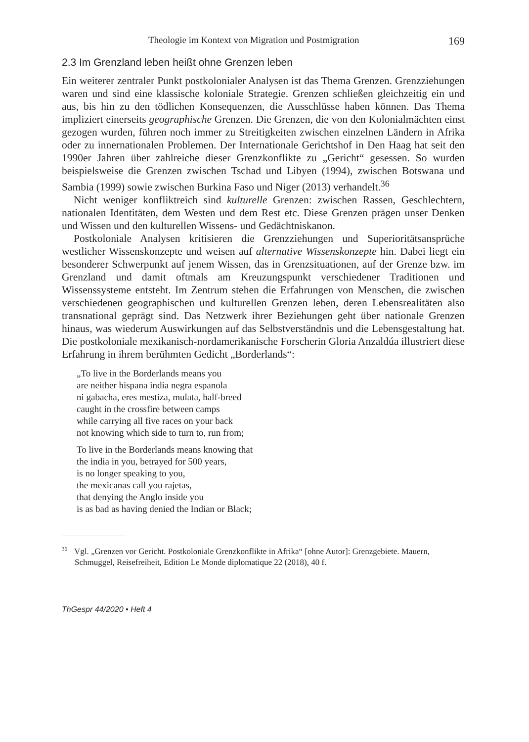Theologie im Kontext von Migration und Postmigration 169
2.3 Im Grenzland leben heißt ohne Grenzen leben
Ein weiterer zentraler Punkt postkolonialer Analysen ist das Thema Grenzen. Grenzziehungen waren und sind eine klassische koloniale Strategie. Grenzen schließen gleichzeitig ein und aus, bis hin zu den tödlichen Konsequenzen, die Ausschlüsse haben können. Das Thema impliziert einerseits geographische Grenzen. Die Grenzen, die von den Kolonialmächten einst gezogen wurden, führen noch immer zu Streitigkeiten zwischen einzelnen Ländern in Afrika oder zu innernationalen Problemen. Der Internationale Gerichtshof in Den Haag hat seit den 1990er Jahren über zahlreiche dieser Grenzkonflikte zu „Gericht“ gesessen. So wurden beispielsweise die Grenzen zwischen Tschad und Libyen (1994), zwischen Botswana und Sambia (1999) sowie zwischen Burkina Faso und Niger (2013) verhandelt.<sup>36</sup>
Nicht weniger konfliktreich sind kulturelle Grenzen: zwischen Rassen, Geschlechtern, nationalen Identitäten, dem Westen und dem Rest etc. Diese Grenzen prägen unser Denken und Wissen und den kulturellen Wissens- und Gedächtniskanon.
Postkoloniale Analysen kritisieren die Grenzziehungen und Superioritätsansprüche westlicher Wissenskonzepte und weisen auf alternative Wissenskonzepte hin. Dabei liegt ein besonderer Schwerpunkt auf jenem Wissen, das in Grenzsituationen, auf der Grenze bzw. im Grenzland und damit oftmals am Kreuzungspunkt verschiedener Traditionen und Wissenssysteme entsteht. Im Zentrum stehen die Erfahrungen von Menschen, die zwischen verschiedenen geographischen und kulturellen Grenzen leben, deren Lebensrealitäten also transnational geprägt sind. Das Netzwerk ihrer Beziehungen geht über nationale Grenzen hinaus, was wiederum Auswirkungen auf das Selbstverständnis und die Lebensgestaltung hat. Die postkoloniale mexikanisch-nordamerikanische Forscherin Gloria Anzaldúa illustriert diese Erfahrung in ihrem berühmten Gedicht „Borderlands“:
„To live in the Borderlands means you
are neither hispana india negra espanola
ni gabacha, eres mestiza, mulata, half-breed
caught in the crossfire between camps
while carrying all five races on your back
not knowing which side to turn to, run from;
To live in the Borderlands means knowing that
the india in you, betrayed for 500 years,
is no longer speaking to you,
the mexicanas call you rajetas,
that denying the Anglo inside you
is as bad as having denied the Indian or Black;
<sup>36</sup> Vgl. „Grenzen vor Gericht. Postkoloniale Grenzkonflikte in Afrika“ [ohne Autor]: Grenzgebiete. Mauern, Schmuggel, Reisefreiheit, Edition Le Monde diplomatique 22 (2018), 40 f.
ThGespr 44/2020 • Heft 4